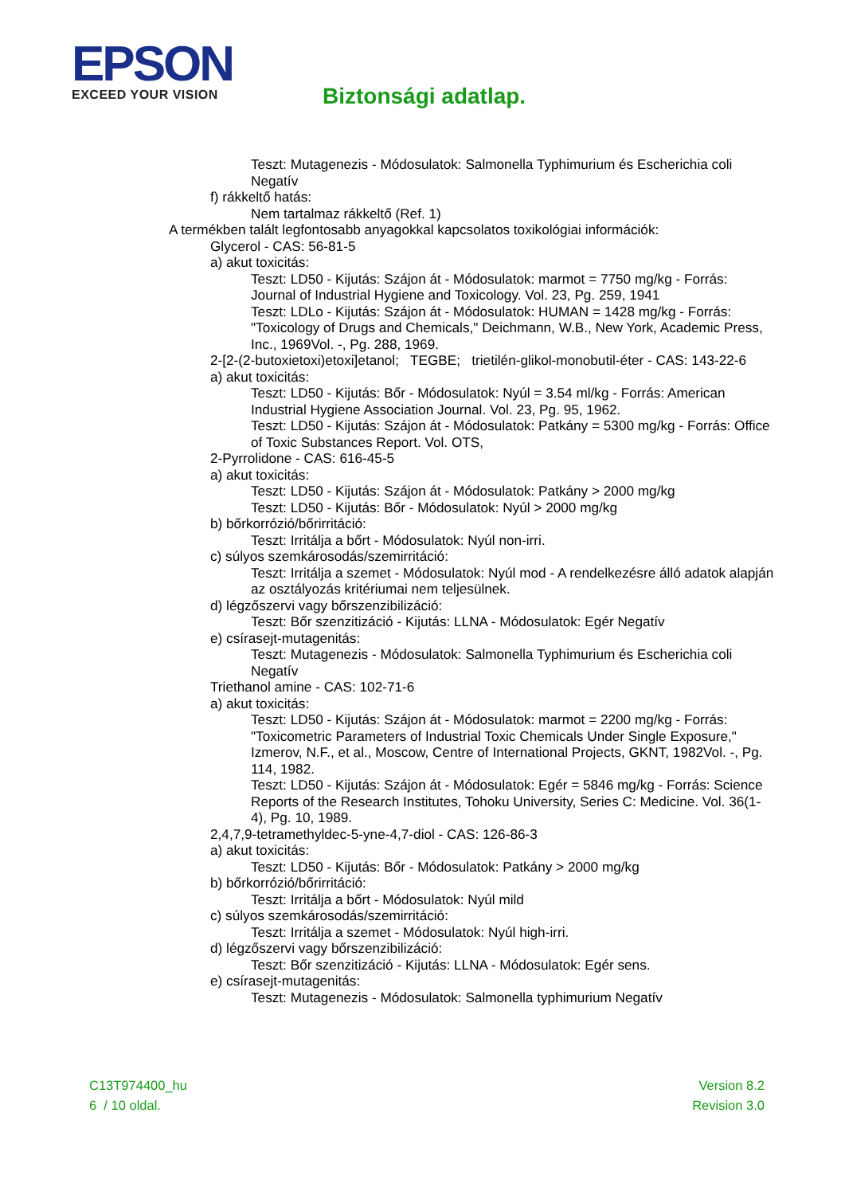EPSON
EXCEED YOUR VISION
Biztonsági adatlap.
Teszt: Mutagenezis - Módosulatok: Salmonella Typhimurium és Escherichia coli Negatív
f) rákkeltő hatás:
Nem tartalmaz rákkeltő (Ref. 1)
A termékben talált legfontosabb anyagokkal kapcsolatos toxikológiai információk:
Glycerol - CAS: 56-81-5
a) akut toxicitás:
Teszt: LD50 - Kijutás: Szájon át - Módosulatok: marmot = 7750 mg/kg - Forrás: Journal of Industrial Hygiene and Toxicology. Vol. 23, Pg. 259, 1941
Teszt: LDLo - Kijutás: Szájon át - Módosulatok: HUMAN = 1428 mg/kg - Forrás: "Toxicology of Drugs and Chemicals," Deichmann, W.B., New York, Academic Press, Inc., 1969Vol. -, Pg. 288, 1969.
2-[2-(2-butoxietoxi)etoxi]etanol; TEGBE; trietilén-glikol-monobutil-éter - CAS: 143-22-6
a) akut toxicitás:
Teszt: LD50 - Kijutás: Bőr - Módosulatok: Nyúl = 3.54 ml/kg - Forrás: American Industrial Hygiene Association Journal. Vol. 23, Pg. 95, 1962.
Teszt: LD50 - Kijutás: Szájon át - Módosulatok: Patkány = 5300 mg/kg - Forrás: Office of Toxic Substances Report. Vol. OTS,
2-Pyrrolidone - CAS: 616-45-5
a) akut toxicitás:
Teszt: LD50 - Kijutás: Szájon át - Módosulatok: Patkány > 2000 mg/kg
Teszt: LD50 - Kijutás: Bőr - Módosulatok: Nyúl > 2000 mg/kg
b) bőrkorrózió/bőrirritáció:
Teszt: Irritálja a bőrt - Módosulatok: Nyúl non-irri.
c) súlyos szemkárosodás/szemirritáció:
Teszt: Irritálja a szemet - Módosulatok: Nyúl mod - A rendelkezésre álló adatok alapján az osztályozás kritériumai nem teljesülnek.
d) légzőszervi vagy bőrszenzibilizáció:
Teszt: Bőr szenzitizáció - Kijutás: LLNA - Módosulatok: Egér Negatív
e) csírasejt-mutagenitás:
Teszt: Mutagenezis - Módosulatok: Salmonella Typhimurium és Escherichia coli Negatív
Triethanol amine - CAS: 102-71-6
a) akut toxicitás:
Teszt: LD50 - Kijutás: Szájon át - Módosulatok: marmot = 2200 mg/kg - Forrás: "Toxicometric Parameters of Industrial Toxic Chemicals Under Single Exposure," Izmerov, N.F., et al., Moscow, Centre of International Projects, GKNT, 1982Vol. -, Pg. 114, 1982.
Teszt: LD50 - Kijutás: Szájon át - Módosulatok: Egér = 5846 mg/kg - Forrás: Science Reports of the Research Institutes, Tohoku University, Series C: Medicine. Vol. 36(1-4), Pg. 10, 1989.
2,4,7,9-tetramethyldec-5-yne-4,7-diol - CAS: 126-86-3
a) akut toxicitás:
Teszt: LD50 - Kijutás: Bőr - Módosulatok: Patkány > 2000 mg/kg
b) bőrkorrózió/bőrirritáció:
Teszt: Irritálja a bőrt - Módosulatok: Nyúl mild
c) súlyos szemkárosodás/szemirritáció:
Teszt: Irritálja a szemet - Módosulatok: Nyúl high-irri.
d) légzőszervi vagy bőrszenzibilizáció:
Teszt: Bőr szenzitizáció - Kijutás: LLNA - Módosulatok: Egér sens.
e) csírasejt-mutagenitás:
Teszt: Mutagenezis - Módosulatok: Salmonella typhimurium Negatív
C13T974400_hu
6 / 10 oldal.
Version 8.2
Revision 3.0